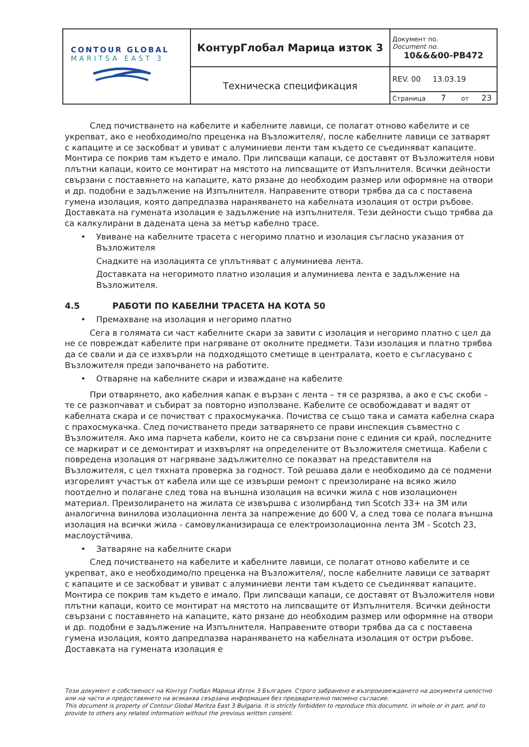| CONTOUR GLOBAL MARITSA EAST 3 | КонтурГлобал Марица изток 3 | Документ no. Document no. 10&&&00-PB472 |
| | Техническа спецификация | REV. 00 13.03.19 |
| | | Страница 7 от 23 |
След почистването на кабелите и кабелните лавици, се полагат отново кабелите и се укрепват, ако е необходимо/по преценка на Възложителя/, после кабелните лавици се затварят с капаците и се заскобват и увиват с алуминиеви ленти там където се съединяват капаците. Монтира се покрив там където е имало. При липсващи капаци, се доставят от Възложителя нови плътни капаци, които се монтират на мястото на липсващите от Изпълнителя. Всички дейности свързани с поставянето на капаците, като рязане до необходим размер или оформяне на отвори и др. подобни е задължение на Изпълнителя. Направените отвори трябва да са с поставена гумена изолация, която дапредпазва нараняването на кабелната изолация от остри ръбове. Доставката на гумената изолация е задължение на изпълнителя. Тези дейности също трябва да са калкулирани в дадената цена за метър кабелно трасе.
• Увиване на кабелните трасета с негоримо платно и изолация съгласно указания от Възложителя
Снадките на изолацията се уплътняват с алуминиева лента.
Доставката на негоримото платно изолация и алуминиева лента е задължение на Възложителя.
4.5 РАБОТИ ПО КАБЕЛНИ ТРАСЕТА НА КОТА 50
• Премахване на изолация и негоримо платно
Сега в голямата си част кабелните скари за завити с изолация и негоримо платно с цел да не се повреждат кабелите при нагряване от околните предмети. Тази изолация и платно трябва да се свали и да се изхвърли на подходящото сметище в централата, което е съгласувано с Възложителя преди започването на работите.
• Отваряне на кабелните скари и изваждане на кабелите
При отварянето, ако кабелния капак е вързан с лента – тя се разрязва, а ако е със скоби – те се разкопчават и събират за повторно използване. Кабелите се освобождават и вадят от кабелната скара и се почистват с прахосмукачка. Почиства се също така и самата кабелна скара с прахосмукачка. След почистването преди затварянето се прави инспекция съвместно с Възложителя. Ако има парчета кабели, които не са свързани поне с единия си край, последните се маркират и се демонтират и изхвърлят на определените от Възложителя сметища. Кабели с повредена изолация от нагряване задължително се показват на представителя на Възложителя, с цел тяхната проверка за годност. Той решава дали е необходимо да се подмени изгорелият участък от кабела или ще се извърши ремонт с преизолиране на всяко жило поотделно и полагане след това на външна изолация на всички жила с нов изолационен материал. Преизолирането на жилата се извършва с изолирбанд тип Scotch 33+ на 3М или аналогична винилова изолационна лента за напрежение до 600 V, а след това се полага външна изолация на всички жила - самовулканизираща се електроизолационна лента 3М - Scotch 23, маслоустйчива.
• Затваряне на кабелните скари
След почистването на кабелите и кабелните лавици, се полагат отново кабелите и се укрепват, ако е необходимо/по преценка на Възложителя/, после кабелните лавици се затварят с капаците и се заскобват и увиват с алуминиеви ленти там където се съединяват капаците. Монтира се покрив там където е имало. При липсващи капаци, се доставят от Възложителя нови плътни капаци, които се монтират на мястото на липсващите от Изпълнителя. Всички дейности свързани с поставянето на капаците, като рязане до необходим размер или оформяне на отвори и др. подобни е задължение на Изпълнителя. Направените отвори трябва да са с поставена гумена изолация, която дапредпазва нараняването на кабелната изолация от остри ръбове. Доставката на гумената изолация е
Този документ е собственост на Контур Глобал Марица Изток 3 България. Строго забранено е възпроизвеждането на документа цялостно или на части и предоставянето на всякаква свързана информация без предварително писмено съгласие.
This document is property of Contour Global Maritza East 3 Bulgaria. It is strictly forbidden to reproduce this document, in whole or in part, and to provide to others any related information without the previous written consent.